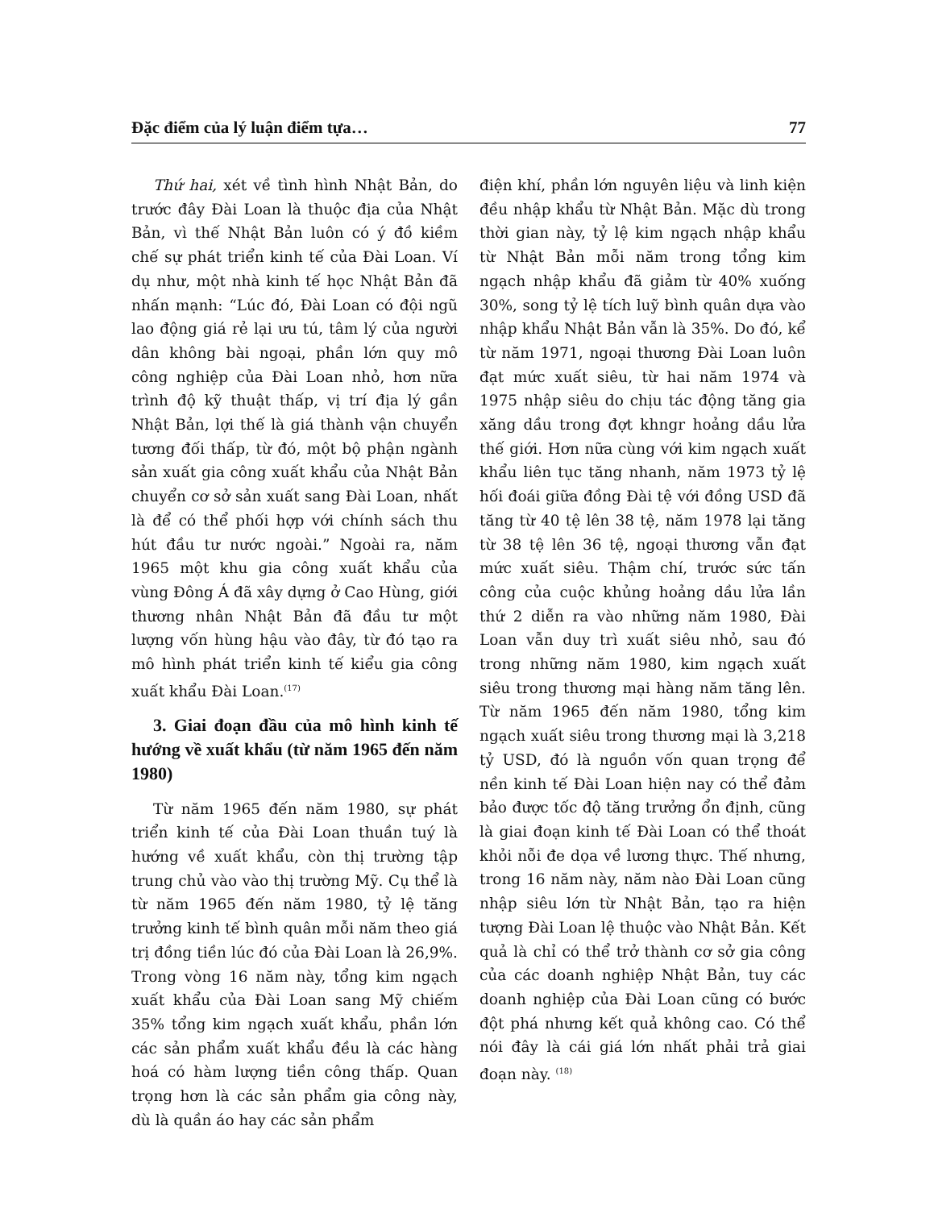Đặc điểm của lý luận điểm tựa… 77
Thứ hai, xét về tình hình Nhật Bản, do trước đây Đài Loan là thuộc địa của Nhật Bản, vì thế Nhật Bản luôn có ý đồ kiềm chế sự phát triển kinh tế của Đài Loan. Ví dụ như, một nhà kinh tế học Nhật Bản đã nhấn mạnh: “Lúc đó, Đài Loan có đội ngũ lao động giá rẻ lại ưu tú, tâm lý của người dân không bài ngoại, phần lớn quy mô công nghiệp của Đài Loan nhỏ, hơn nữa trình độ kỹ thuật thấp, vị trí địa lý gần Nhật Bản, lợi thế là giá thành vận chuyển tương đối thấp, từ đó, một bộ phận ngành sản xuất gia công xuất khẩu của Nhật Bản chuyển cơ sở sản xuất sang Đài Loan, nhất là để có thể phối hợp với chính sách thu hút đầu tư nước ngoài.” Ngoài ra, năm 1965 một khu gia công xuất khẩu của vùng Đông Á đã xây dựng ở Cao Hùng, giới thương nhân Nhật Bản đã đầu tư một lượng vốn hùng hậu vào đây, từ đó tạo ra mô hình phát triển kinh tế kiểu gia công xuất khẩu Đài Loan.<sup>(17)</sup>
3. Giai đoạn đầu của mô hình kinh tế hướng về xuất khẩu (từ năm 1965 đến năm 1980)
Từ năm 1965 đến năm 1980, sự phát triển kinh tế của Đài Loan thuần tuý là hướng về xuất khẩu, còn thị trường tập trung chủ vào vào thị trường Mỹ. Cụ thể là từ năm 1965 đến năm 1980, tỷ lệ tăng trưởng kinh tế bình quân mỗi năm theo giá trị đồng tiền lúc đó của Đài Loan là 26,9%. Trong vòng 16 năm này, tổng kim ngạch xuất khẩu của Đài Loan sang Mỹ chiếm 35% tổng kim ngạch xuất khẩu, phần lớn các sản phẩm xuất khẩu đều là các hàng hoá có hàm lượng tiền công thấp. Quan trọng hơn là các sản phẩm gia công này, dù là quần áo hay các sản phẩm
điện khí, phần lớn nguyên liệu và linh kiện đều nhập khẩu từ Nhật Bản. Mặc dù trong thời gian này, tỷ lệ kim ngạch nhập khẩu từ Nhật Bản mỗi năm trong tổng kim ngạch nhập khẩu đã giảm từ 40% xuống 30%, song tỷ lệ tích luỹ bình quân dựa vào nhập khẩu Nhật Bản vẫn là 35%. Do đó, kể từ năm 1971, ngoại thương Đài Loan luôn đạt mức xuất siêu, từ hai năm 1974 và 1975 nhập siêu do chịu tác động tăng gia xăng dầu trong đợt khngr hoảng dầu lửa thế giới. Hơn nữa cùng với kim ngạch xuất khẩu liên tục tăng nhanh, năm 1973 tỷ lệ hối đoái giữa đồng Đài tệ với đồng USD đã tăng từ 40 tệ lên 38 tệ, năm 1978 lại tăng từ 38 tệ lên 36 tệ, ngoại thương vẫn đạt mức xuất siêu. Thậm chí, trước sức tấn công của cuộc khủng hoảng dầu lửa lần thứ 2 diễn ra vào những năm 1980, Đài Loan vẫn duy trì xuất siêu nhỏ, sau đó trong những năm 1980, kim ngạch xuất siêu trong thương mại hàng năm tăng lên. Từ năm 1965 đến năm 1980, tổng kim ngạch xuất siêu trong thương mại là 3,218 tỷ USD, đó là nguồn vốn quan trọng để nền kinh tế Đài Loan hiện nay có thể đảm bảo được tốc độ tăng trưởng ổn định, cũng là giai đoạn kinh tế Đài Loan có thể thoát khỏi nỗi đe dọa về lương thực. Thế nhưng, trong 16 năm này, năm nào Đài Loan cũng nhập siêu lớn từ Nhật Bản, tạo ra hiện tượng Đài Loan lệ thuộc vào Nhật Bản. Kết quả là chỉ có thể trở thành cơ sở gia công của các doanh nghiệp Nhật Bản, tuy các doanh nghiệp của Đài Loan cũng có bước đột phá nhưng kết quả không cao. Có thể nói đây là cái giá lớn nhất phải trả giai đoạn này. <sup>(18)</sup>